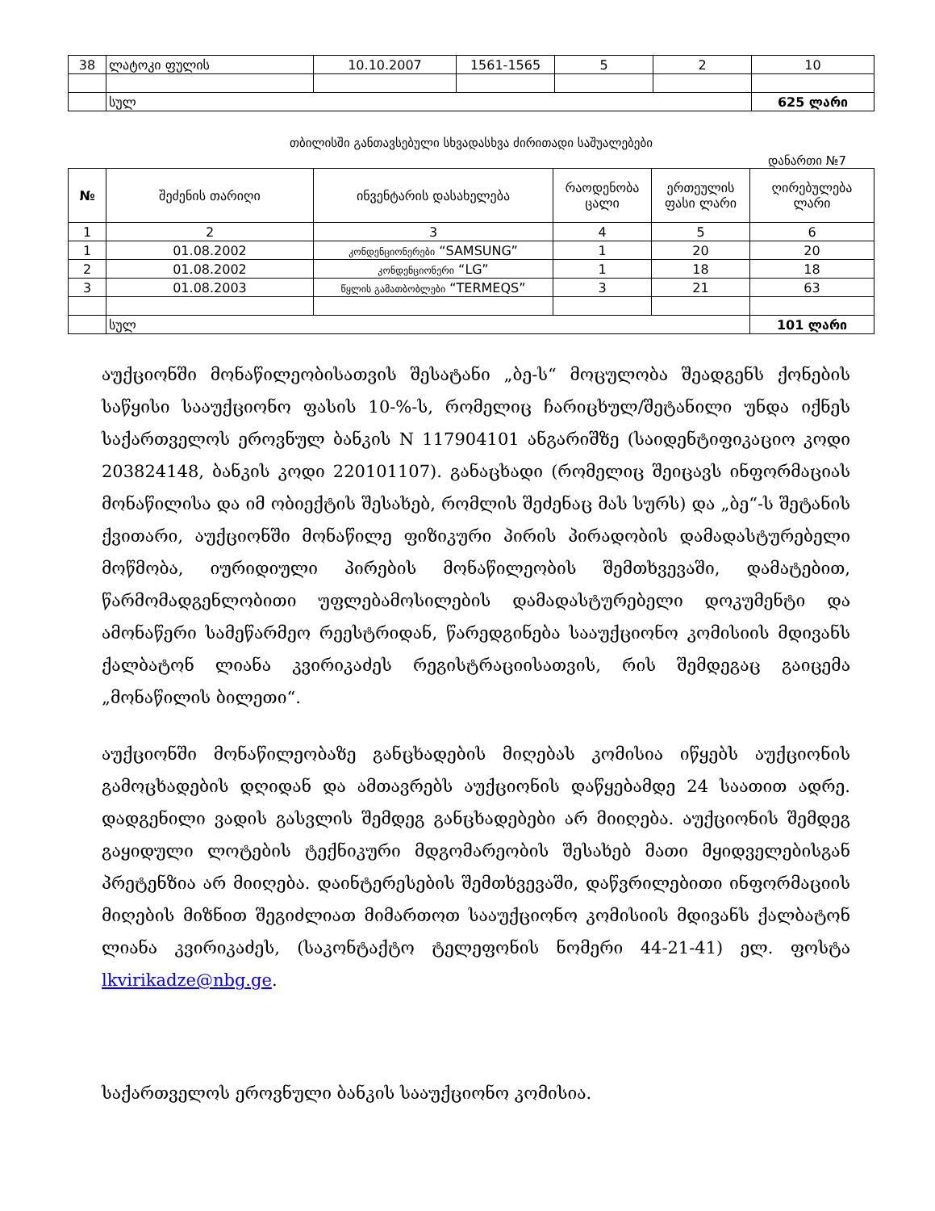| 38 | ლატოკი ფულის | 10.10.2007 | 1561-1565 | 5 | 2 | 10 |
| | სულ | | | | | 625 ლარი |
თბილისში განთავსებული სხვადასხვა ძირითადი საშუალებები
დანართი №7
| № | შეძენის თარიღი | ინვენტარის დასახელება | რაოდენობა ცალი | ერთეულის ფასი ლარი | ღირებულება ლარი |
| --- | --- | --- | --- | --- | --- |
| 1 | 2 | 3 | 4 | 5 | 6 |
| 1 | 01.08.2002 | კონდენციონერები “SAMSUNG” | 1 | 20 | 20 |
| 2 | 01.08.2002 | კონდენციონერი “LG” | 1 | 18 | 18 |
| 3 | 01.08.2003 | წყლის გამათბობლები “TERMEQS” | 3 | 21 | 63 |
| | სულ | | | | 101 ლარი |
აუქციონში მონაწილეობისათვის შესატანი „ბე-ს“ მოცულობა შეადგენს ქონების საწყისი სააუქციონო ფასის 10-%-ს, რომელიც ჩარიცხულ/შეტანილი უნდა იქნეს საქართველოს ეროვნულ ბანკის N 117904101 ანგარიშზე (საიდენტიფიკაციო კოდი 203824148, ბანკის კოდი 220101107). განაცხადი (რომელიც შეიცავს ინფორმაციას მონაწილისა და იმ ობიექტის შესახებ, რომლის შეძენაც მას სურს) და „ბე“-ს შეტანის ქვითარი, აუქციონში მონაწილე ფიზიკური პირის პირადობის დამადასტურებელი მოწმობა, იურიდიული პირების მონაწილეობის შემთხვევაში, დამატებით, წარმომადგენლობითი უფლებამოსილების დამადასტურებელი დოკუმენტი და ამონაწერი სამეწარმეო რეესტრიდან, წარედგინება სააუქციონო კომისიის მდივანს ქალბატონ ლიანა კვირიკაძეს რეგისტრაციისათვის, რის შემდეგაც გაიცემა „მონაწილის ბილეთი“.
აუქციონში მონაწილეობაზე განცხადების მიღებას კომისია იწყებს აუქციონის გამოცხადების დღიდან და ამთავრებს აუქციონის დაწყებამდე 24 საათით ადრე. დადგენილი ვადის გასვლის შემდეგ განცხადებები არ მიიღება. აუქციონის შემდეგ გაყიდული ლოტების ტექნიკური მდგომარეობის შესახებ მათი მყიდველებისგან პრეტენზია არ მიიღება. დაინტერესების შემთხვევაში, დაწვრილებითი ინფორმაციის მიღების მიზნით შეგიძლიათ მიმართოთ სააუქციონო კომისიის მდივანს ქალბატონ ლიანა კვირიკაძეს, (საკონტაქტო ტელეფონის ნომერი 44-21-41) ელ. ფოსტა lkvirikadze@nbg.ge.
საქართველოს ეროვნული ბანკის სააუქციონო კომისია.